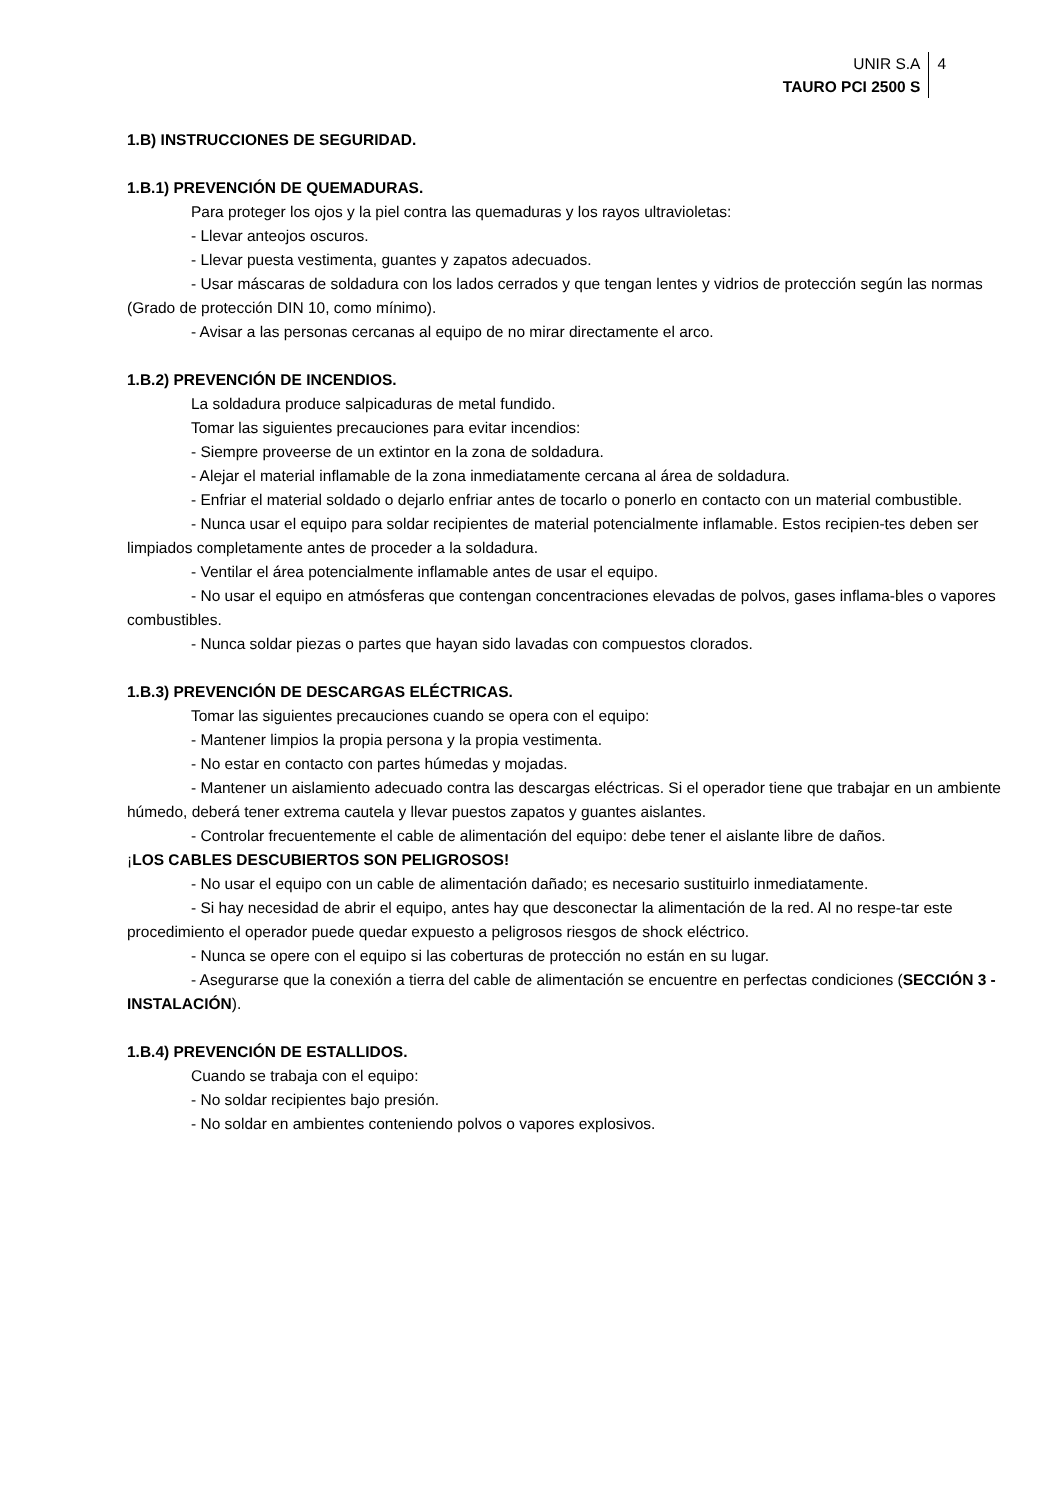UNIR S.A
TAURO PCI 2500 S
4
1.B) INSTRUCCIONES DE SEGURIDAD.
1.B.1) PREVENCIÓN DE QUEMADURAS.
Para proteger los ojos y la piel contra las quemaduras y los rayos ultravioletas:
- Llevar anteojos oscuros.
- Llevar puesta vestimenta, guantes y zapatos adecuados.
- Usar máscaras de soldadura con los lados cerrados y que tengan lentes y vidrios de protección según las normas (Grado de protección DIN 10, como mínimo).
- Avisar a las personas cercanas al equipo de no mirar directamente el arco.
1.B.2) PREVENCIÓN DE INCENDIOS.
La soldadura produce salpicaduras de metal fundido.
Tomar las siguientes precauciones para evitar incendios:
- Siempre proveerse de un extintor en la zona de soldadura.
- Alejar el material inflamable de la zona inmediatamente cercana al área de soldadura.
- Enfriar el material soldado o dejarlo enfriar antes de tocarlo o ponerlo en contacto con un material combustible.
- Nunca usar el equipo para soldar recipientes de material potencialmente inflamable. Estos recipien-tes deben ser limpiados completamente antes de proceder a la soldadura.
- Ventilar el área potencialmente inflamable antes de usar el equipo.
- No usar el equipo en atmósferas que contengan concentraciones elevadas de polvos, gases inflama-bles o vapores combustibles.
- Nunca soldar piezas o partes que hayan sido lavadas con compuestos clorados.
1.B.3) PREVENCIÓN DE DESCARGAS ELÉCTRICAS.
Tomar las siguientes precauciones cuando se opera con el equipo:
- Mantener limpios la propia persona y la propia vestimenta.
- No estar en contacto con partes húmedas y mojadas.
- Mantener un aislamiento adecuado contra las descargas eléctricas. Si el operador tiene que trabajar en un ambiente húmedo, deberá tener extrema cautela y llevar puestos zapatos y guantes aislantes.
- Controlar frecuentemente el cable de alimentación del equipo: debe tener el aislante libre de daños.
¡LOS CABLES DESCUBIERTOS SON PELIGROSOS!
- No usar el equipo con un cable de alimentación dañado; es necesario sustituirlo inmediatamente.
- Si hay necesidad de abrir el equipo, antes hay que desconectar la alimentación de la red. Al no respe-tar este procedimiento el operador puede quedar expuesto a peligrosos riesgos de shock eléctrico.
- Nunca se opere con el equipo si las coberturas de protección no están en su lugar.
- Asegurarse que la conexión a tierra del cable de alimentación se encuentre en perfectas condiciones (SECCIÓN 3 - INSTALACIÓN).
1.B.4) PREVENCIÓN DE ESTALLIDOS.
Cuando se trabaja con el equipo:
- No soldar recipientes bajo presión.
- No soldar en ambientes conteniendo polvos o vapores explosivos.